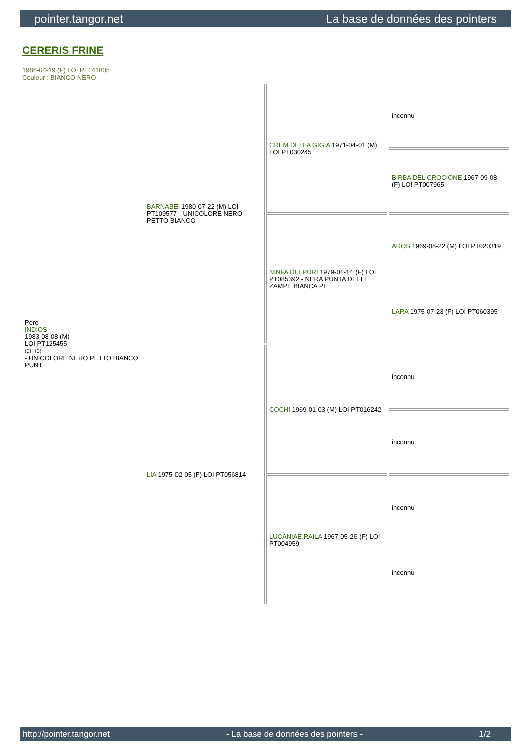pointer.tangor.net La base de données des pointers
CERERIS FRINE
1986-04-19 (F) LOI PT141805
Couleur : BIANCO NERO
| Père INDIOS 1983-08-08 (M) LOI PT125455 (CH IB) - UNICOLORE NERO PETTO BIANCO PUNT | BARNABE' 1980-07-22 (M) LOI PT109577 - UNICOLORE NERO PETTO BIANCO | CREM DELLA GIGIA 1971-04-01 (M) LOI PT030245 | inconnu |
| | | | BIRBA DEL CROCIONE 1967-09-08 (F) LOI PT007965 |
| | | NINFA DEI PURI 1979-01-14 (F) LOI PT085392 - NERA PUNTA DELLE ZAMPE BIANCA PE | AROS 1969-08-22 (M) LOI PT020319 |
| | | | LARA 1975-07-23 (F) LOI PT060395 |
| | LIA 1975-02-05 (F) LOI PT056814 | COCHI 1969-01-03 (M) LOI PT016242 | inconnu |
| | | | inconnu |
| | | LUCANIAE RAILA 1967-05-26 (F) LOI PT004959 | inconnu |
| | | | inconnu |
http://pointer.tangor.net - La base de données des pointers - 1/2